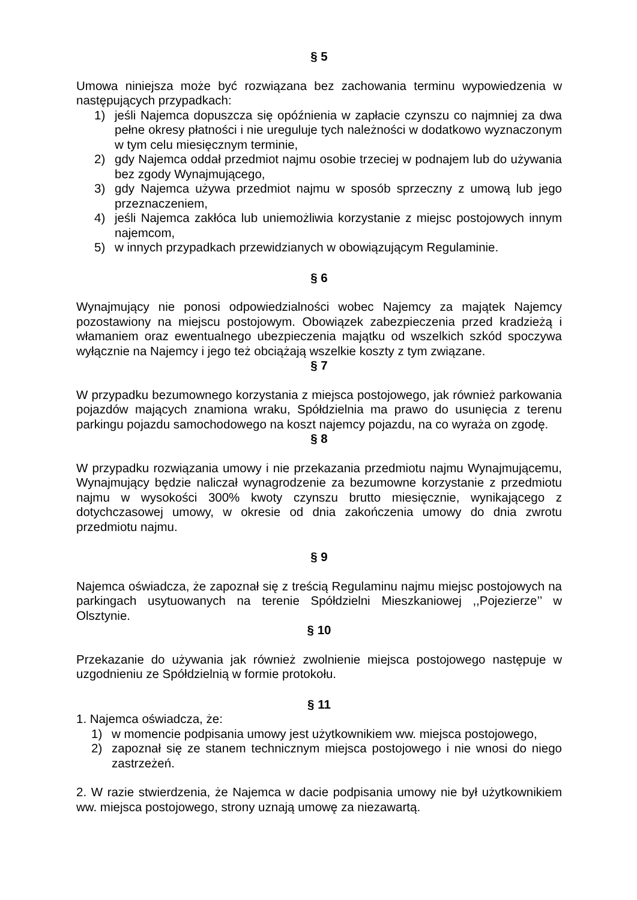§ 5
Umowa niniejsza może być rozwiązana bez zachowania terminu wypowiedzenia w następujących przypadkach:
1) jeśli Najemca dopuszcza się opóźnienia w zapłacie czynszu co najmniej za dwa pełne okresy płatności i nie ureguluje tych należności w dodatkowo wyznaczonym w tym celu miesięcznym terminie,
2) gdy Najemca oddał przedmiot najmu osobie trzeciej w podnajem lub do używania bez zgody Wynajmującego,
3) gdy Najemca używa przedmiot najmu w sposób sprzeczny z umową lub jego przeznaczeniem,
4) jeśli Najemca zakłóca lub uniemożliwia korzystanie z miejsc postojowych innym najemcom,
5) w innych przypadkach przewidzianych w obowiązującym Regulaminie.
§ 6
Wynajmujący nie ponosi odpowiedzialności wobec Najemcy za majątek Najemcy pozostawiony na miejscu postojowym. Obowiązek zabezpieczenia przed kradzieżą i włamaniem oraz ewentualnego ubezpieczenia majątku od wszelkich szkód spoczywa wyłącznie na Najemcy i jego też obciążają wszelkie koszty z tym związane.
§ 7
W przypadku bezumownego korzystania z miejsca postojowego, jak również parkowania pojazdów mających znamiona wraku, Spółdzielnia ma prawo do usunięcia z terenu parkingu pojazdu samochodowego na koszt najemcy pojazdu, na co wyraża on zgodę.
§ 8
W przypadku rozwiązania umowy i nie przekazania przedmiotu najmu Wynajmującemu, Wynajmujący będzie naliczał wynagrodzenie za bezumowne korzystanie z przedmiotu najmu w wysokości 300% kwoty czynszu brutto miesięcznie, wynikającego z dotychczasowej umowy, w okresie od dnia zakończenia umowy do dnia zwrotu przedmiotu najmu.
§ 9
Najemca oświadcza, że zapoznał się z treścią Regulaminu najmu miejsc postojowych na parkingach usytuowanych na terenie Spółdzielni Mieszkaniowej ,,Pojezierze’’ w Olsztynie.
§ 10
Przekazanie do używania jak również zwolnienie miejsca postojowego następuje w uzgodnieniu ze Spółdzielnią w formie protokołu.
§ 11
1. Najemca oświadcza, że:
1) w momencie podpisania umowy jest użytkownikiem ww. miejsca postojowego,
2) zapoznał się ze stanem technicznym miejsca postojowego i nie wnosi do niego zastrzeżeń.
2. W razie stwierdzenia, że Najemca w dacie podpisania umowy nie był użytkownikiem ww. miejsca postojowego, strony uznają umowę za niezawartą.